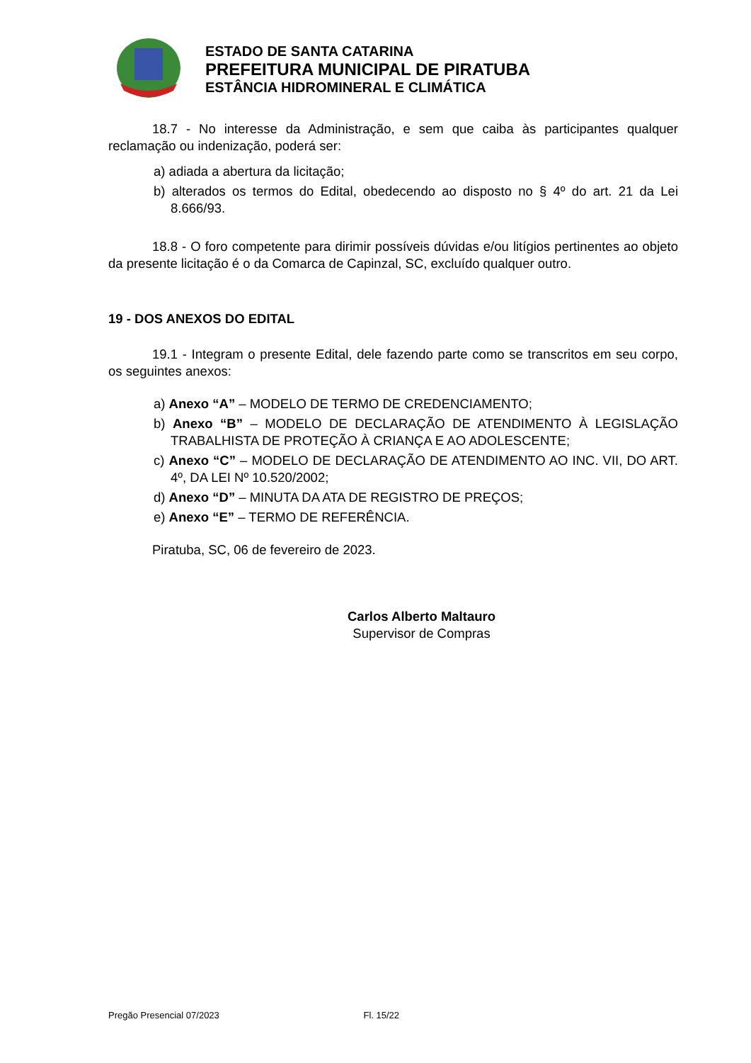ESTADO DE SANTA CATARINA
PREFEITURA MUNICIPAL DE PIRATUBA
ESTÂNCIA HIDROMINERAL E CLIMÁTICA
18.7 - No interesse da Administração, e sem que caiba às participantes qualquer reclamação ou indenização, poderá ser:
a) adiada a abertura da licitação;
b) alterados os termos do Edital, obedecendo ao disposto no § 4º do art. 21 da Lei 8.666/93.
18.8 - O foro competente para dirimir possíveis dúvidas e/ou litígios pertinentes ao objeto da presente licitação é o da Comarca de Capinzal, SC, excluído qualquer outro.
19 - DOS ANEXOS DO EDITAL
19.1 - Integram o presente Edital, dele fazendo parte como se transcritos em seu corpo, os seguintes anexos:
a) Anexo “A” – MODELO DE TERMO DE CREDENCIAMENTO;
b) Anexo “B” – MODELO DE DECLARAÇÃO DE ATENDIMENTO À LEGISLAÇÃO TRABALHISTA DE PROTEÇÃO À CRIANÇA E AO ADOLESCENTE;
c) Anexo “C” – MODELO DE DECLARAÇÃO DE ATENDIMENTO AO INC. VII, DO ART. 4º, DA LEI Nº 10.520/2002;
d) Anexo “D” – MINUTA DA ATA DE REGISTRO DE PREÇOS;
e) Anexo “E” – TERMO DE REFERÊNCIA.
Piratuba, SC, 06 de fevereiro de 2023.
Carlos Alberto Maltauro
Supervisor de Compras
Pregão Presencial 07/2023 Fl. 15/22